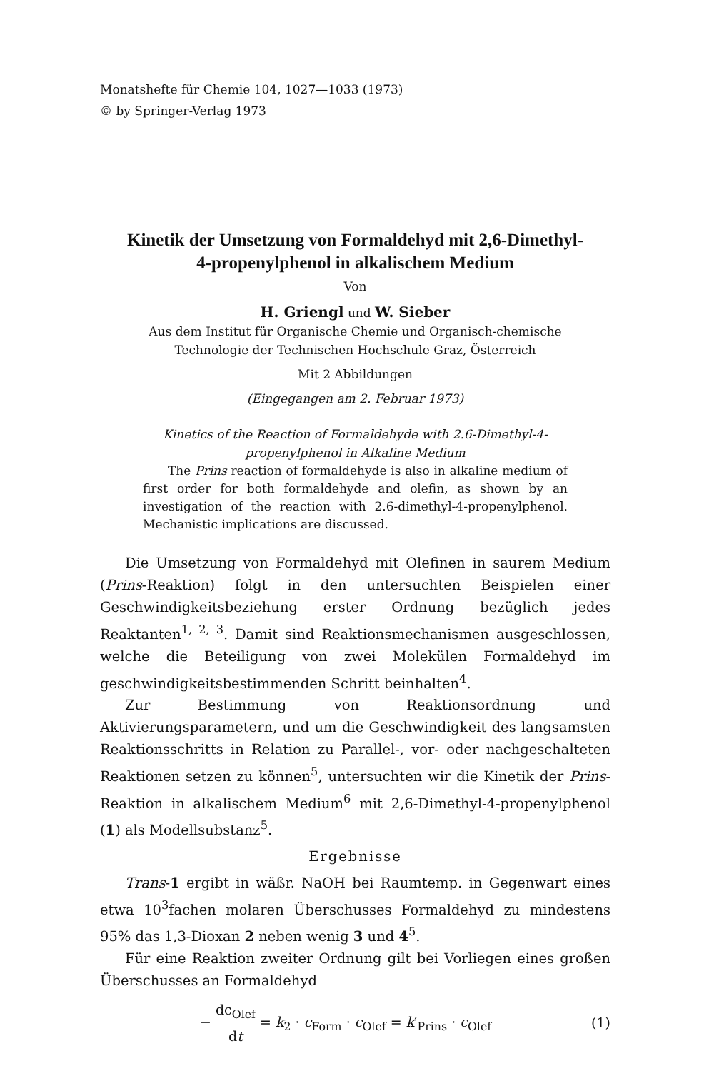Monatshefte für Chemie 104, 1027—1033 (1973)
© by Springer-Verlag 1973
Kinetik der Umsetzung von Formaldehyd mit 2,6-Dimethyl-
4-propenylphenol in alkalischem Medium
Von
H. Griengl und W. Sieber
Aus dem Institut für Organische Chemie und Organisch-chemische
Technologie der Technischen Hochschule Graz, Österreich
Mit 2 Abbildungen
(Eingegangen am 2. Februar 1973)
Kinetics of the Reaction of Formaldehyde with 2.6-Dimethyl-4-
propenylphenol in Alkaline Medium
The Prins reaction of formaldehyde is also in alkaline medium of first order for both formaldehyde and olefin, as shown by an investigation of the reaction with 2.6-dimethyl-4-propenylphenol. Mechanistic implications are discussed.
Die Umsetzung von Formaldehyd mit Olefinen in saurem Medium (Prins-Reaktion) folgt in den untersuchten Beispielen einer Geschwindigkeitsbeziehung erster Ordnung bezüglich jedes Reaktanten<sup>1, 2, 3</sup>. Damit sind Reaktionsmechanismen ausgeschlossen, welche die Beteiligung von zwei Molekülen Formaldehyd im geschwindigkeitsbestimmenden Schritt beinhalten<sup>4</sup>.
Zur Bestimmung von Reaktionsordnung und Aktivierungsparametern, und um die Geschwindigkeit des langsamsten Reaktionsschritts in Relation zu Parallel-, vor- oder nachgeschalteten Reaktionen setzen zu können<sup>5</sup>, untersuchten wir die Kinetik der Prins-Reaktion in alkalischem Medium<sup>6</sup> mit 2,6-Dimethyl-4-propenylphenol (1) als Modellsubstanz<sup>5</sup>.
Ergebnisse
Trans-1 ergibt in wäßr. NaOH bei Raumtemp. in Gegenwart eines etwa 10<sup>3</sup>fachen molaren Überschusses Formaldehyd zu mindestens 95% das 1,3-Dioxan 2 neben wenig 3 und 4<sup>5</sup>.
Für eine Reaktion zweiter Ordnung gilt bei Vorliegen eines großen Überschusses an Formaldehyd
− dc<sub>Olef</sub> dt = k<sub>2</sub> · c<sub>Form</sub> · c<sub>Olef</sub> = k′<sub>Prins</sub> · c<sub>Olef</sub>
(1)